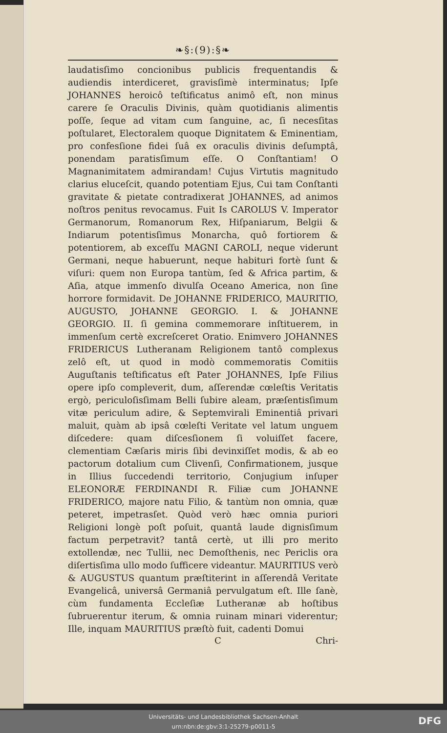❧§:(9):§❧
laudatisſimo concionibus publicis frequentandis & audiendis interdiceret, gravisſimè interminatus; Ipſe JOHANNES heroicô teſtificatus animô eſt, non minus carere ſe Oraculis Divinis, quàm quotidianis alimentis poſſe, ſeque ad vitam cum ſanguine, ac, ſi necesſitas poſtularet, Electoralem quoque Dignitatem & Eminentiam, pro confesſione fidei ſuâ ex oraculis divinis deſumptâ, ponendam paratisſimum eſſe. O Conſtantiam! O Magnanimitatem admirandam! Cujus Virtutis magnitudo clarius eluceſcit, quando potentiam Ejus, Cui tam Conſtanti gravitate & pietate contradixerat JOHANNES, ad animos noſtros penitus revocamus. Fuit Is CAROLUS V. Imperator Germanorum, Romanorum Rex, Hiſpaniarum, Belgii & Indiarum potentisſimus Monarcha, quô fortiorem & potentiorem, ab exceſſu MAGNI CAROLI, neque viderunt Germani, neque habuerunt, neque habituri fortè ſunt & viſuri: quem non Europa tantùm, ſed & Africa partim, & Aſia, atque immenſo divulſa Oceano America, non ſine horrore formidavit. De JOHANNE FRIDERICO, MAURITIO, AUGUSTO, JOHANNE GEORGIO. I. & JOHANNE GEORGIO. II. ſi gemina commemorare inſtituerem, in immenſum certè excreſceret Oratio. Enimvero JOHANNES FRIDERICUS Lutheranam Religionem tantô complexus zelô eſt, ut quod in modò commemoratis Comitiis Auguſtanis teſtificatus eſt Pater JOHANNES, Ipſe Filius opere ipſo compleverit, dum, aſſerendæ cœleſtis Veritatis ergò, periculoſisſimam Belli ſubire aleam, præſentisſimum vitæ periculum adire, & Septemvirali Eminentiâ privari maluit, quàm ab ipsâ cœleſti Veritate vel latum unguem diſcedere: quam diſcesſionem ſi voluiſſet facere, clementiam Cæſaris miris ſibi devinxiſſet modis, & ab eo pactorum dotalium cum Clivenſi, Confirmationem, jusque in Illius ſuccedendi territorio, Conjugium inſuper ELEONORÆ FERDINANDI R. Filiæ cum JOHANNE FRIDERICO, majore natu Filio, & tantùm non omnia, quæ peteret, impetrasſet. Quòd verò hæc omnia puriori Religioni longè poſt poſuit, quantâ laude dignisſimum factum perpetravit? tantâ certè, ut illi pro merito extollendæ, nec Tullii, nec Demoſthenis, nec Periclis ora diſertisſima ullo modo ſufficere videantur. MAURITIUS verò & AUGUSTUS quantum præſtiterint in aſſerendâ Veritate Evangelicâ, universâ Germaniâ pervulgatum eſt. Ille ſanè, cùm fundamenta Eccleſiæ Lutheranæ ab hoſtibus ſubruerentur iterum, & omnia ruinam minari viderentur; Ille, inquam MAURITIUS præſtò fuit, cadenti Domui
C Chri-
Universitäts- und Landesbibliothek Sachsen-Anhalt
urn:nbn:de:gbv:3:1-25279-p0011-5
DFG